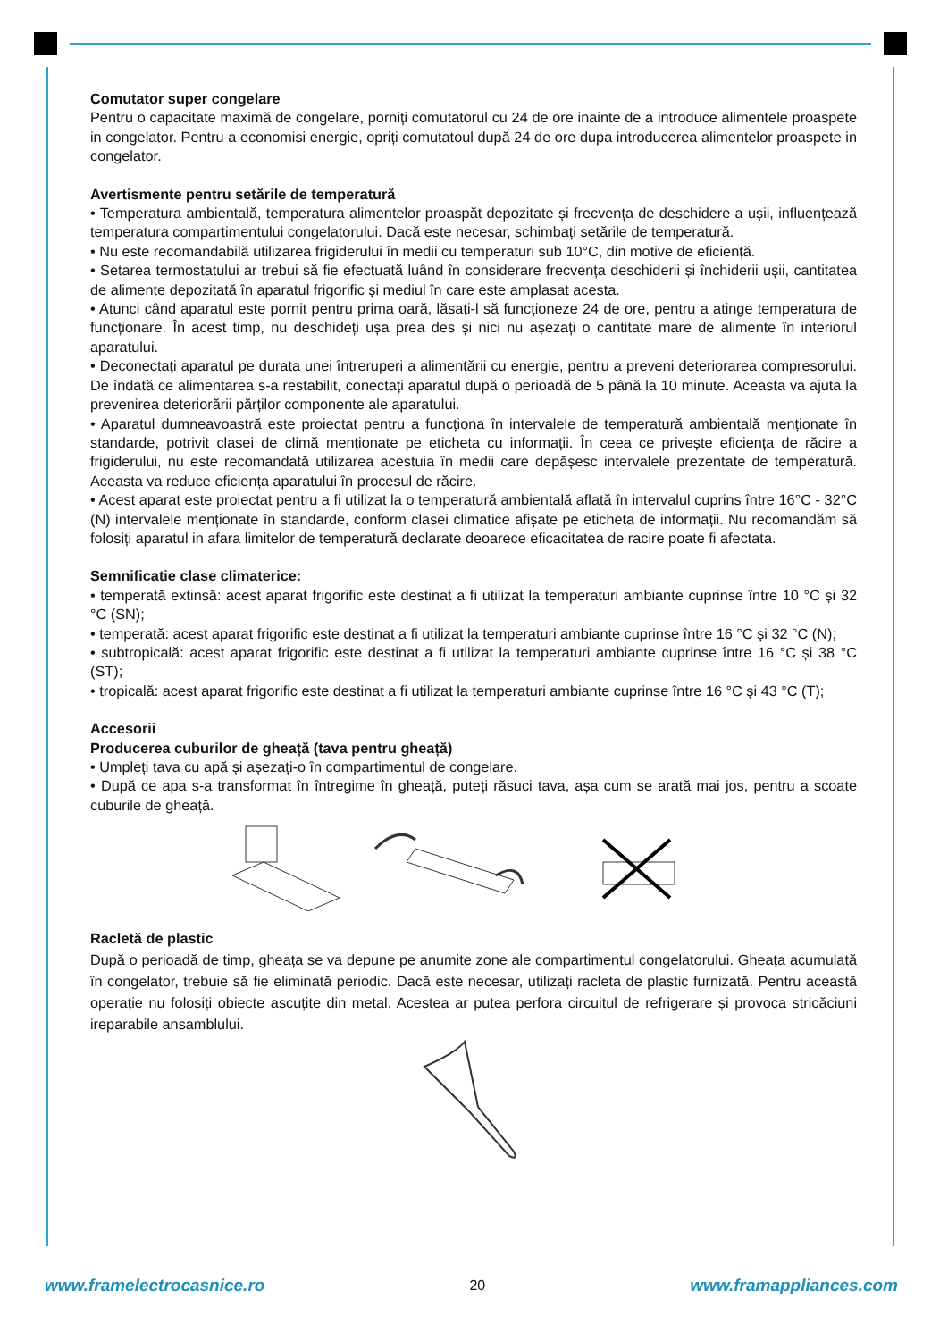Comutator super congelare
Pentru o capacitate maximă de congelare, porniți comutatorul cu 24 de ore inainte de a introduce alimentele proaspete in congelator. Pentru a economisi energie, opriți comutatoul după 24 de ore dupa introducerea alimentelor proaspete in congelator.
Avertismente pentru setările de temperatură
• Temperatura ambientală, temperatura alimentelor proaspăt depozitate și frecvența de deschidere a ușii, influențează temperatura compartimentului congelatorului. Dacă este necesar, schimbați setările de temperatură.
• Nu este recomandabilă utilizarea frigiderului în medii cu temperaturi sub 10°C, din motive de eficiență.
• Setarea termostatului ar trebui să fie efectuată luând în considerare frecvența deschiderii și închiderii ușii, cantitatea de alimente depozitată în aparatul frigorific și mediul în care este amplasat acesta.
• Atunci când aparatul este pornit pentru prima oară, lăsați-l să funcționeze 24 de ore, pentru a atinge temperatura de funcționare. În acest timp, nu deschideți ușa prea des și nici nu așezați o cantitate mare de alimente în interiorul aparatului.
• Deconectați aparatul pe durata unei întreruperi a alimentării cu energie, pentru a preveni deteriorarea compresorului. De îndată ce alimentarea s-a restabilit, conectați aparatul după o perioadă de 5 până la 10 minute. Aceasta va ajuta la prevenirea deteriorării părților componente ale aparatului.
• Aparatul dumneavoastră este proiectat pentru a funcționa în intervalele de temperatură ambientală menționate în standarde, potrivit clasei de climă menționate pe eticheta cu informații. În ceea ce privește eficiența de răcire a frigiderului, nu este recomandată utilizarea acestuia în medii care depășesc intervalele prezentate de temperatură. Aceasta va reduce eficiența aparatului în procesul de răcire.
• Acest aparat este proiectat pentru a fi utilizat la o temperatură ambientală aflată în intervalul cuprins între 16°C - 32°C (N) intervalele menționate în standarde, conform clasei climatice afișate pe eticheta de informații. Nu recomandăm să folosiți aparatul in afara limitelor de temperatură declarate deoarece eficacitatea de racire poate fi afectata.
Semnificatie clase climaterice:
• temperată extinsă: acest aparat frigorific este destinat a fi utilizat la temperaturi ambiante cuprinse între 10 °C și 32 °C (SN);
• temperată: acest aparat frigorific este destinat a fi utilizat la temperaturi ambiante cuprinse între 16 °C și 32 °C (N);
• subtropicală: acest aparat frigorific este destinat a fi utilizat la temperaturi ambiante cuprinse între 16 °C și 38 °C (ST);
• tropicală: acest aparat frigorific este destinat a fi utilizat la temperaturi ambiante cuprinse între 16 °C și 43 °C (T);
Accesorii
Producerea cuburilor de gheață (tava pentru gheață)
• Umpleți tava cu apă și așezați-o în compartimentul de congelare.
• După ce apa s-a transformat în întregime în gheață, puteți răsuci tava, așa cum se arată mai jos, pentru a scoate cuburile de gheață.
Racletă de plastic
După o perioadă de timp, gheața se va depune pe anumite zone ale compartimentul congelatorului. Gheața acumulată în congelator, trebuie să fie eliminată periodic. Dacă este necesar, utilizați racleta de plastic furnizată. Pentru această operație nu folosiți obiecte ascuțite din metal. Acestea ar putea perfora circuitul de refrigerare și provoca stricăciuni ireparabile ansamblului.
www.framelectrocasnice.ro 20 www.framappliances.com